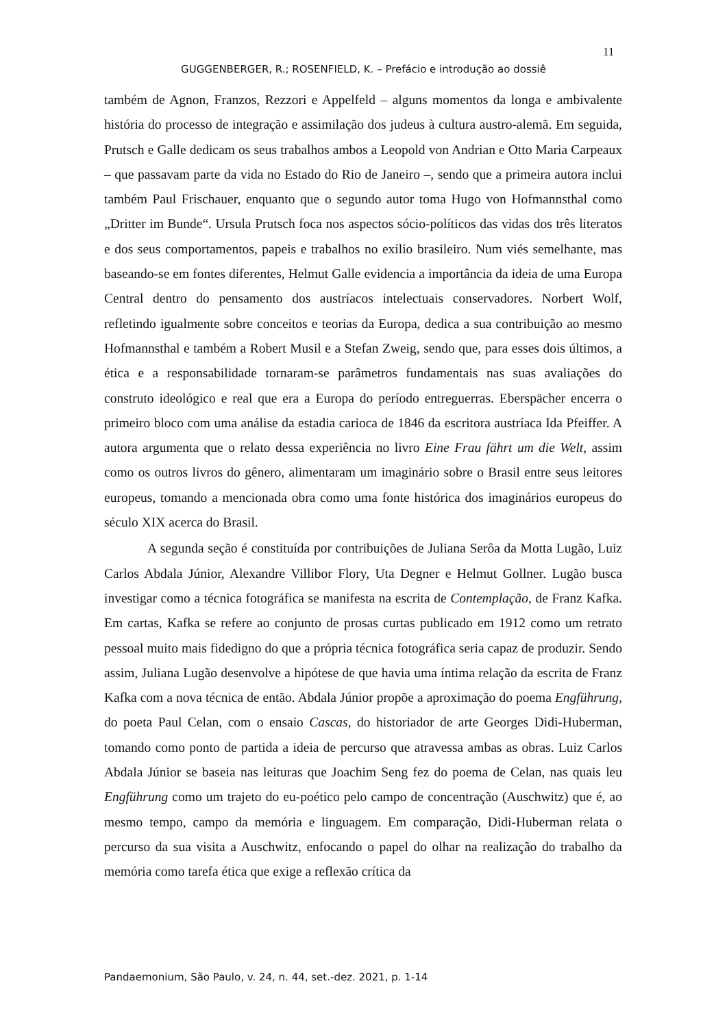11
GUGGENBERGER, R.; ROSENFIELD, K. – Prefácio e introdução ao dossiê
também de Agnon, Franzos, Rezzori e Appelfeld – alguns momentos da longa e ambivalente história do processo de integração e assimilação dos judeus à cultura austro-alemã. Em seguida, Prutsch e Galle dedicam os seus trabalhos ambos a Leopold von Andrian e Otto Maria Carpeaux – que passavam parte da vida no Estado do Rio de Janeiro –, sendo que a primeira autora inclui também Paul Frischauer, enquanto que o segundo autor toma Hugo von Hofmannsthal como „Dritter im Bunde“. Ursula Prutsch foca nos aspectos sócio-políticos das vidas dos três literatos e dos seus comportamentos, papeis e trabalhos no exílio brasileiro. Num viés semelhante, mas baseando-se em fontes diferentes, Helmut Galle evidencia a importância da ideia de uma Europa Central dentro do pensamento dos austríacos intelectuais conservadores. Norbert Wolf, refletindo igualmente sobre conceitos e teorias da Europa, dedica a sua contribuição ao mesmo Hofmannsthal e também a Robert Musil e a Stefan Zweig, sendo que, para esses dois últimos, a ética e a responsabilidade tornaram-se parâmetros fundamentais nas suas avaliações do construto ideológico e real que era a Europa do período entreguerras. Eberspächer encerra o primeiro bloco com uma análise da estadia carioca de 1846 da escritora austríaca Ida Pfeiffer. A autora argumenta que o relato dessa experiência no livro Eine Frau fährt um die Welt, assim como os outros livros do gênero, alimentaram um imaginário sobre o Brasil entre seus leitores europeus, tomando a mencionada obra como uma fonte histórica dos imaginários europeus do século XIX acerca do Brasil.
A segunda seção é constituída por contribuições de Juliana Serôa da Motta Lugão, Luiz Carlos Abdala Júnior, Alexandre Villibor Flory, Uta Degner e Helmut Gollner. Lugão busca investigar como a técnica fotográfica se manifesta na escrita de Contemplação, de Franz Kafka. Em cartas, Kafka se refere ao conjunto de prosas curtas publicado em 1912 como um retrato pessoal muito mais fidedigno do que a própria técnica fotográfica seria capaz de produzir. Sendo assim, Juliana Lugão desenvolve a hipótese de que havia uma íntima relação da escrita de Franz Kafka com a nova técnica de então. Abdala Júnior propõe a aproximação do poema Engführung, do poeta Paul Celan, com o ensaio Cascas, do historiador de arte Georges Didi-Huberman, tomando como ponto de partida a ideia de percurso que atravessa ambas as obras. Luiz Carlos Abdala Júnior se baseia nas leituras que Joachim Seng fez do poema de Celan, nas quais leu Engführung como um trajeto do eu-poético pelo campo de concentração (Auschwitz) que é, ao mesmo tempo, campo da memória e linguagem. Em comparação, Didi-Huberman relata o percurso da sua visita a Auschwitz, enfocando o papel do olhar na realização do trabalho da memória como tarefa ética que exige a reflexão crítica da
Pandaemonium, São Paulo, v. 24, n. 44, set.-dez. 2021, p. 1-14